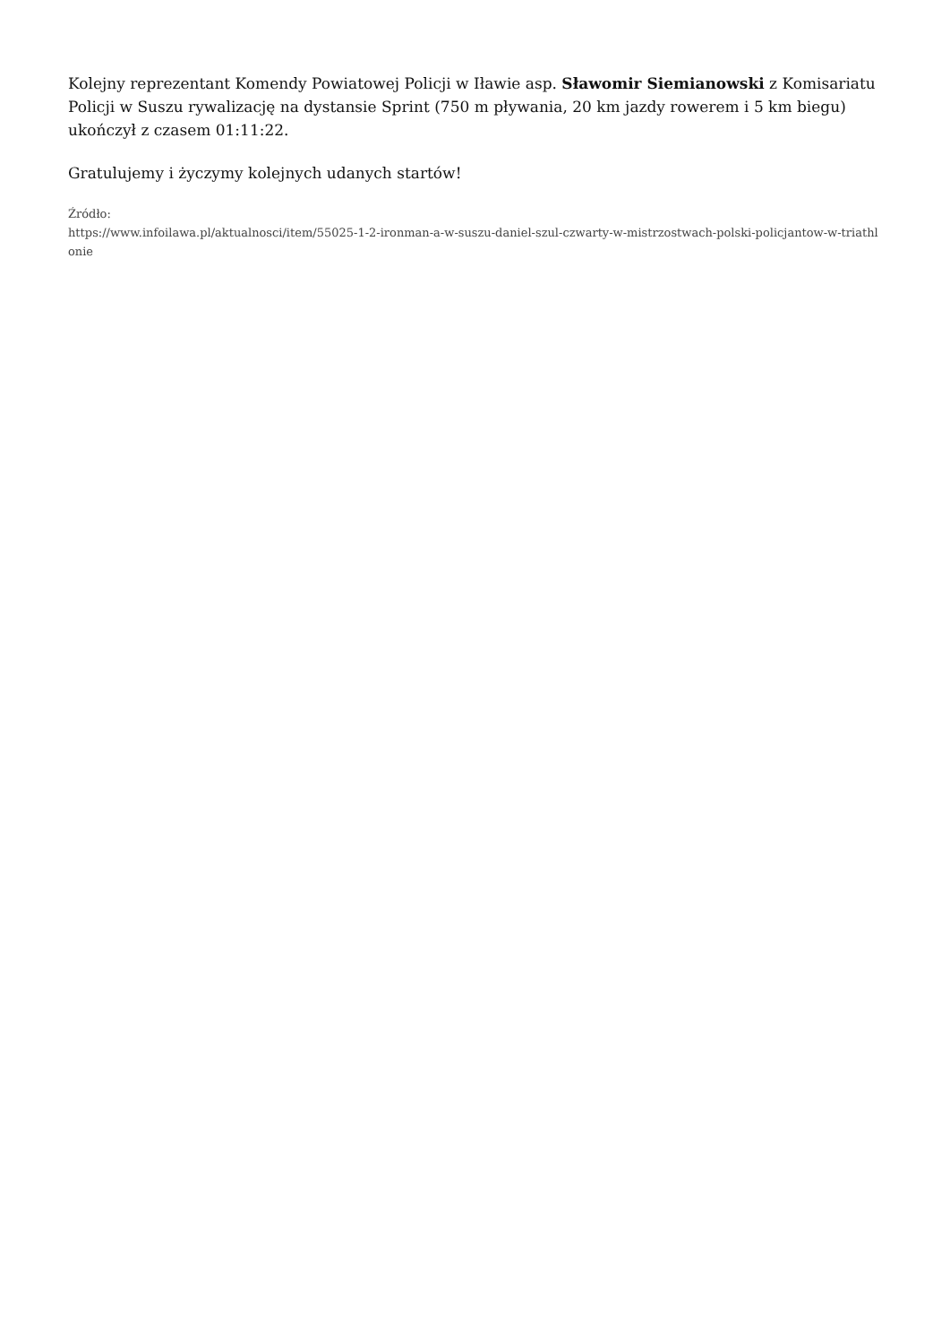Kolejny reprezentant Komendy Powiatowej Policji w Iławie asp. Sławomir Siemianowski z Komisariatu Policji w Suszu rywalizację na dystansie Sprint (750 m pływania, 20 km jazdy rowerem i 5 km biegu) ukończył z czasem 01:11:22.
Gratulujemy i życzymy kolejnych udanych startów!
Źródło:
https://www.infoilawa.pl/aktualnosci/item/55025-1-2-ironman-a-w-suszu-daniel-szul-czwarty-w-mistrzostwach-polski-policjantow-w-triathlonie